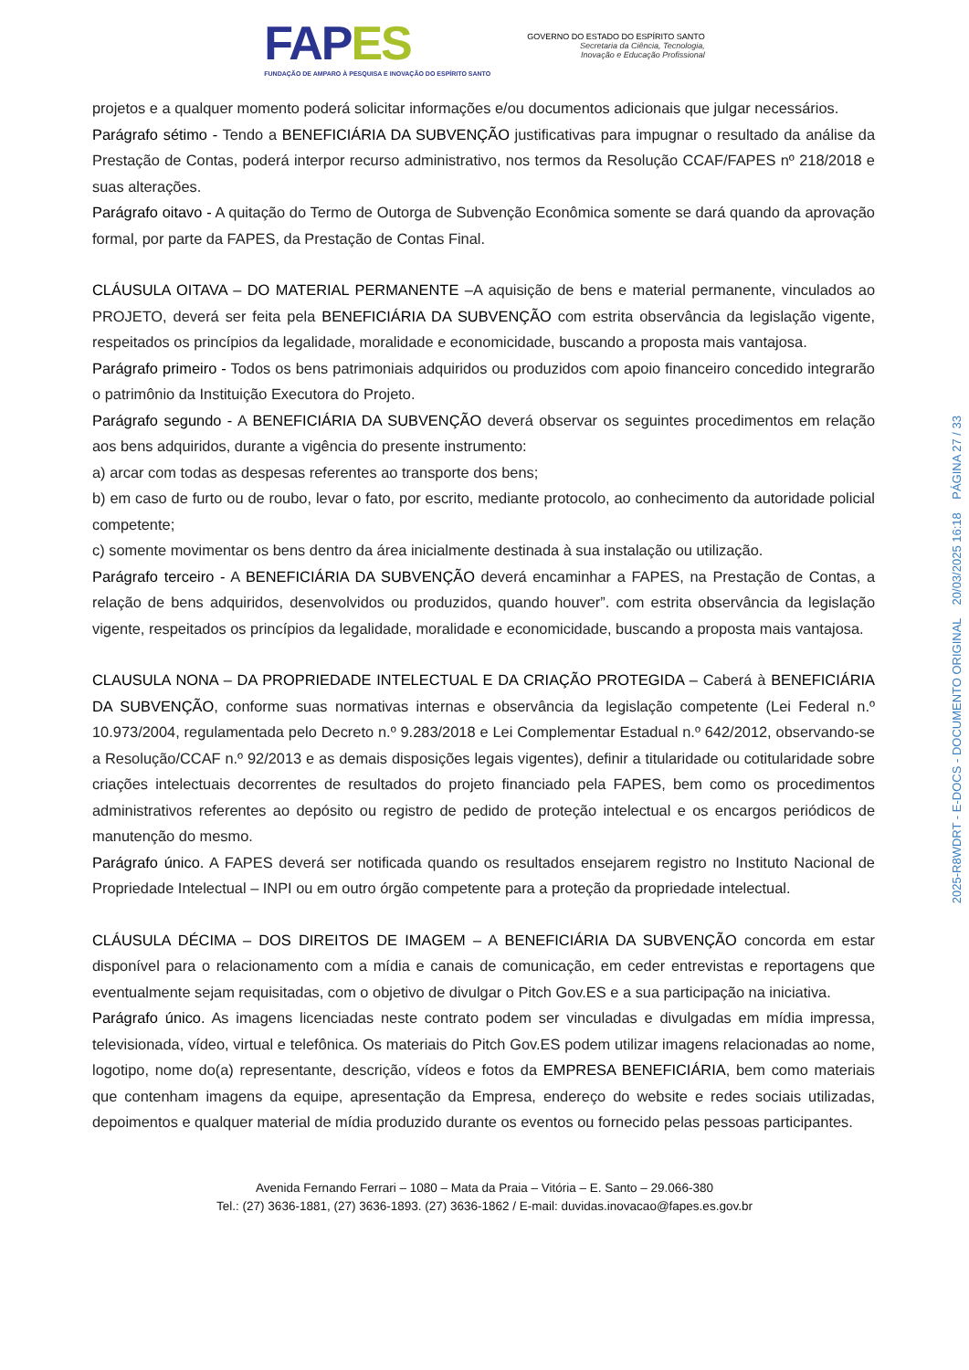FAPES
FUNDAÇÃO DE AMPARO À PESQUISA E INOVAÇÃO DO ESPÍRITO SANTO
GOVERNO DO ESTADO DO ESPÍRITO SANTO
Secretaria da Ciência, Tecnologia,
Inovação e Educação Profissional
projetos e a qualquer momento poderá solicitar informações e/ou documentos adicionais que julgar necessários.
Parágrafo sétimo - Tendo a BENEFICIÁRIA DA SUBVENÇÃO justificativas para impugnar o resultado da análise da Prestação de Contas, poderá interpor recurso administrativo, nos termos da Resolução CCAF/FAPES nº 218/2018 e suas alterações.
Parágrafo oitavo - A quitação do Termo de Outorga de Subvenção Econômica somente se dará quando da aprovação formal, por parte da FAPES, da Prestação de Contas Final.
CLÁUSULA OITAVA – DO MATERIAL PERMANENTE –A aquisição de bens e material permanente, vinculados ao PROJETO, deverá ser feita pela BENEFICIÁRIA DA SUBVENÇÃO com estrita observância da legislação vigente, respeitados os princípios da legalidade, moralidade e economicidade, buscando a proposta mais vantajosa.
Parágrafo primeiro - Todos os bens patrimoniais adquiridos ou produzidos com apoio financeiro concedido integrarão o patrimônio da Instituição Executora do Projeto.
Parágrafo segundo - A BENEFICIÁRIA DA SUBVENÇÃO deverá observar os seguintes procedimentos em relação aos bens adquiridos, durante a vigência do presente instrumento:
a) arcar com todas as despesas referentes ao transporte dos bens;
b) em caso de furto ou de roubo, levar o fato, por escrito, mediante protocolo, ao conhecimento da autoridade policial competente;
c) somente movimentar os bens dentro da área inicialmente destinada à sua instalação ou utilização.
Parágrafo terceiro - A BENEFICIÁRIA DA SUBVENÇÃO deverá encaminhar a FAPES, na Prestação de Contas, a relação de bens adquiridos, desenvolvidos ou produzidos, quando houver”. com estrita observância da legislação vigente, respeitados os princípios da legalidade, moralidade e economicidade, buscando a proposta mais vantajosa.
CLAUSULA NONA – DA PROPRIEDADE INTELECTUAL E DA CRIAÇÃO PROTEGIDA – Caberá à BENEFICIÁRIA DA SUBVENÇÃO, conforme suas normativas internas e observância da legislação competente (Lei Federal n.º 10.973/2004, regulamentada pelo Decreto n.º 9.283/2018 e Lei Complementar Estadual n.º 642/2012, observando-se a Resolução/CCAF n.º 92/2013 e as demais disposições legais vigentes), definir a titularidade ou cotitularidade sobre criações intelectuais decorrentes de resultados do projeto financiado pela FAPES, bem como os procedimentos administrativos referentes ao depósito ou registro de pedido de proteção intelectual e os encargos periódicos de manutenção do mesmo.
Parágrafo único. A FAPES deverá ser notificada quando os resultados ensejarem registro no Instituto Nacional de Propriedade Intelectual – INPI ou em outro órgão competente para a proteção da propriedade intelectual.
CLÁUSULA DÉCIMA – DOS DIREITOS DE IMAGEM – A BENEFICIÁRIA DA SUBVENÇÃO concorda em estar disponível para o relacionamento com a mídia e canais de comunicação, em ceder entrevistas e reportagens que eventualmente sejam requisitadas, com o objetivo de divulgar o Pitch Gov.ES e a sua participação na iniciativa.
Parágrafo único. As imagens licenciadas neste contrato podem ser vinculadas e divulgadas em mídia impressa, televisionada, vídeo, virtual e telefônica. Os materiais do Pitch Gov.ES podem utilizar imagens relacionadas ao nome, logotipo, nome do(a) representante, descrição, vídeos e fotos da EMPRESA BENEFICIÁRIA, bem como materiais que contenham imagens da equipe, apresentação da Empresa, endereço do website e redes sociais utilizadas, depoimentos e qualquer material de mídia produzido durante os eventos ou fornecido pelas pessoas participantes.
Avenida Fernando Ferrari – 1080 – Mata da Praia – Vitória – E. Santo – 29.066-380
Tel.: (27) 3636-1881, (27) 3636-1893. (27) 3636-1862 / E-mail: duvidas.inovacao@fapes.es.gov.br
2025-R8WDRT - E-DOCS - DOCUMENTO ORIGINAL 20/03/2025 16:18 PÁGINA 27 / 33